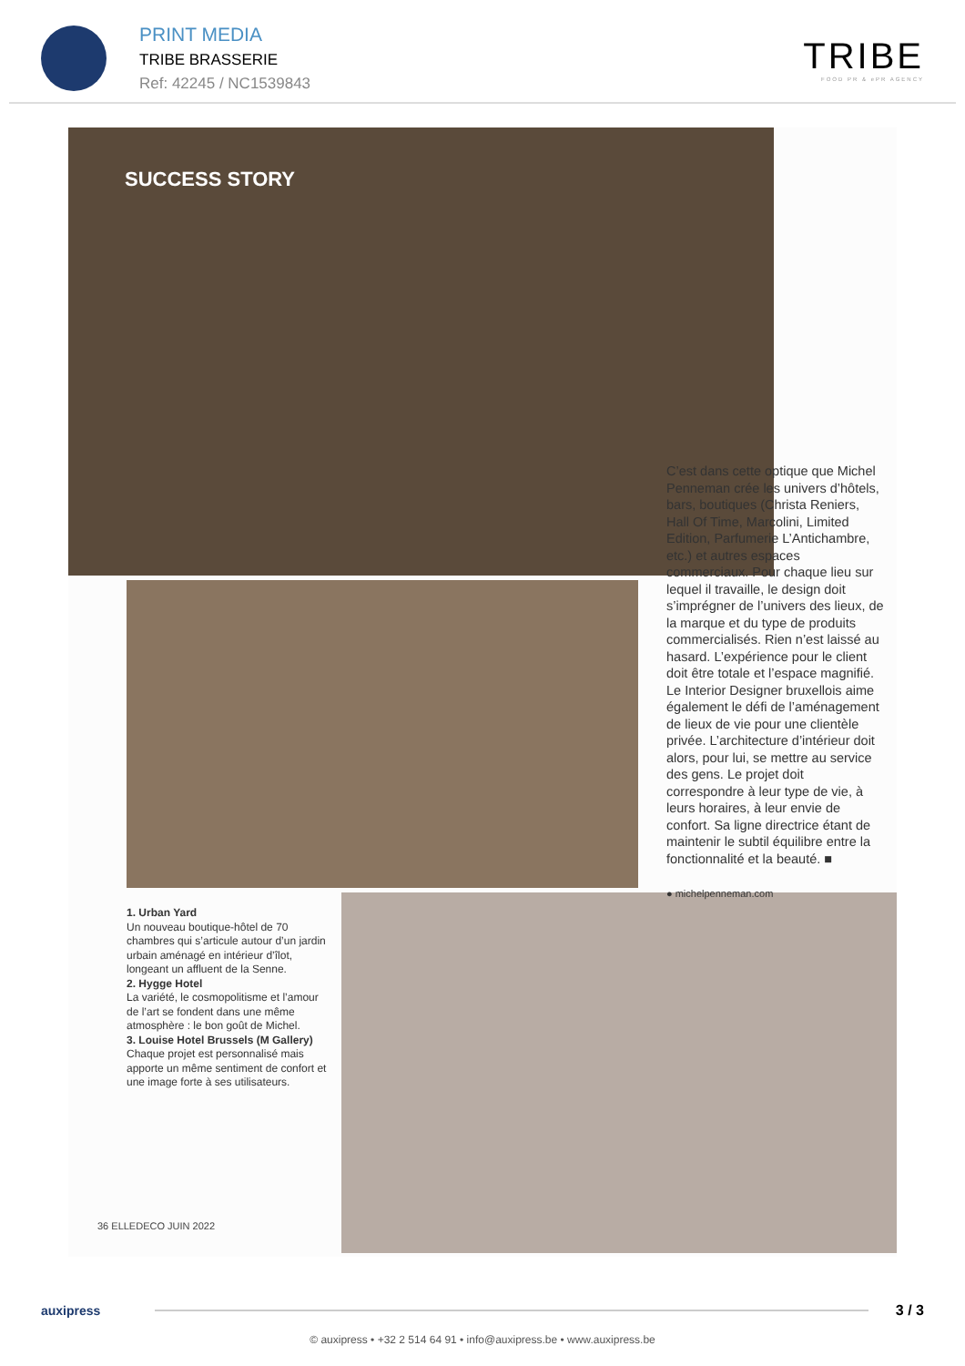PRINT MEDIA
TRIBE BRASSERIE
Ref: 42245 / NC1539843
TRIBE
FOOD PR & ePR AGENCY
SUCCESS STORY
C’est dans cette optique que Michel Penneman crée les univers d’hôtels, bars, boutiques (Christa Reniers, Hall Of Time, Marcolini, Limited Edition, Parfumerie L’Antichambre, etc.) et autres espaces commerciaux. Pour chaque lieu sur lequel il travaille, le design doit s’imprégner de l’univers des lieux, de la marque et du type de produits commercialisés. Rien n’est laissé au hasard. L’expérience pour le client doit être totale et l’espace magnifié. Le Interior Designer bruxellois aime également le défi de l’aménagement de lieux de vie pour une clientèle privée. L’architecture d’intérieur doit alors, pour lui, se mettre au service des gens. Le projet doit correspondre à leur type de vie, à leurs horaires, à leur envie de confort. Sa ligne directrice étant de maintenir le subtil équilibre entre la fonctionnalité et la beauté. ■
● michelpenneman.com
1. Urban Yard
Un nouveau boutique-hôtel de 70 chambres qui s’articule autour d’un jardin urbain aménagé en intérieur d’îlot, longeant un affluent de la Senne.
2. Hygge Hotel
La variété, le cosmopolitisme et l’amour de l’art se fondent dans une même atmosphère : le bon goût de Michel.
3. Louise Hotel Brussels (M Gallery)
Chaque projet est personnalisé mais apporte un même sentiment de confort et une image forte à ses utilisateurs.
36 ELLEDECO JUIN 2022
auxipress 3 / 3
© auxipress • +32 2 514 64 91 • info@auxipress.be • www.auxipress.be